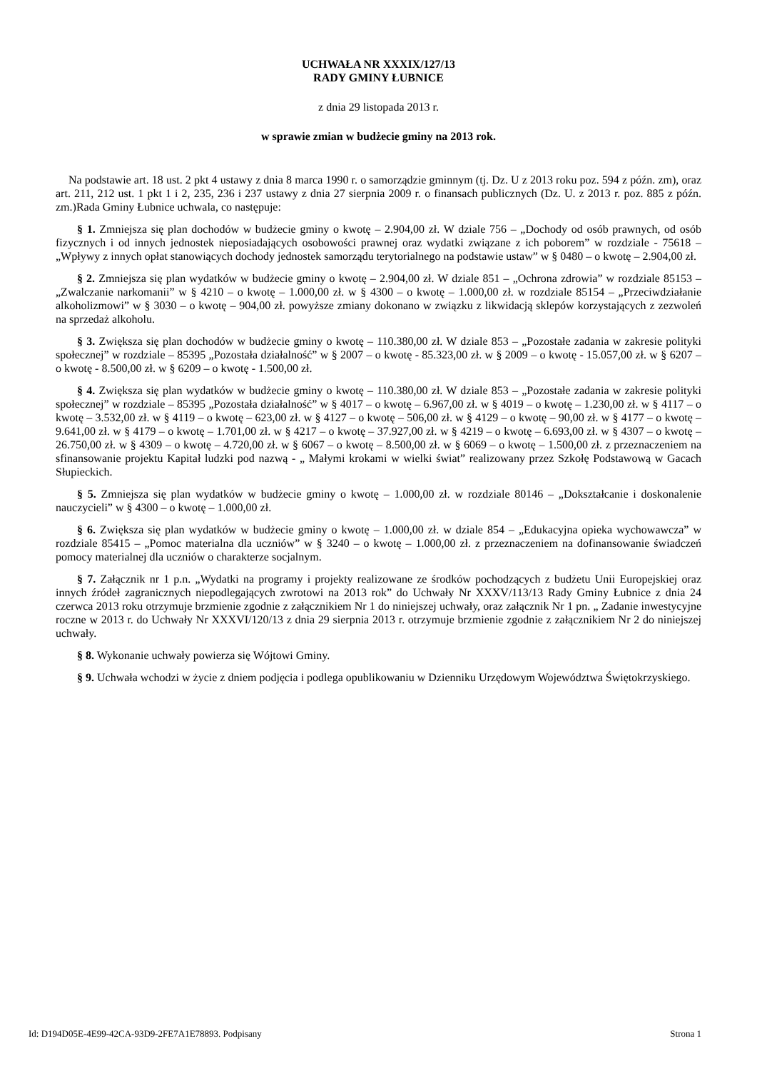UCHWAŁA NR XXXIX/127/13
RADY GMINY ŁUBNICE
z dnia 29 listopada 2013 r.
w sprawie zmian w budżecie gminy na 2013 rok.
Na podstawie art. 18 ust. 2 pkt 4 ustawy z dnia 8 marca 1990 r. o samorządzie gminnym (tj. Dz. U z 2013 roku poz. 594 z późn. zm), oraz art. 211, 212 ust. 1 pkt 1 i 2, 235, 236 i 237 ustawy z dnia 27 sierpnia 2009 r. o finansach publicznych (Dz. U. z 2013 r. poz. 885 z późn. zm.)Rada Gminy Łubnice uchwala, co następuje:
§ 1. Zmniejsza się plan dochodów w budżecie gminy o kwotę – 2.904,00 zł. W dziale 756 – „Dochody od osób prawnych, od osób fizycznych i od innych jednostek nieposiadających osobowości prawnej oraz wydatki związane z ich poborem” w rozdziale - 75618 – „Wpływy z innych opłat stanowiących dochody jednostek samorządu terytorialnego na podstawie ustaw” w § 0480 – o kwotę – 2.904,00 zł.
§ 2. Zmniejsza się plan wydatków w budżecie gminy o kwotę – 2.904,00 zł. W dziale 851 – „Ochrona zdrowia” w rozdziale 85153 – „Zwalczanie narkomanii” w § 4210 – o kwotę – 1.000,00 zł. w § 4300 – o kwotę – 1.000,00 zł. w rozdziale 85154 – „Przeciwdziałanie alkoholizmowi” w § 3030 – o kwotę – 904,00 zł. powyższe zmiany dokonano w związku z likwidacją sklepów korzystających z zezwoleń na sprzedaż alkoholu.
§ 3. Zwiększa się plan dochodów w budżecie gminy o kwotę – 110.380,00 zł. W dziale 853 – „Pozostałe zadania w zakresie polityki społecznej” w rozdziale – 85395 „Pozostała działalność” w § 2007 – o kwotę - 85.323,00 zł. w § 2009 – o kwotę - 15.057,00 zł. w § 6207 – o kwotę - 8.500,00 zł. w § 6209 – o kwotę - 1.500,00 zł.
§ 4. Zwiększa się plan wydatków w budżecie gminy o kwotę – 110.380,00 zł. W dziale 853 – „Pozostałe zadania w zakresie polityki społecznej” w rozdziale – 85395 „Pozostała działalność” w § 4017 – o kwotę – 6.967,00 zł. w § 4019 – o kwotę – 1.230,00 zł. w § 4117 – o kwotę – 3.532,00 zł. w § 4119 – o kwotę – 623,00 zł. w § 4127 – o kwotę – 506,00 zł. w § 4129 – o kwotę – 90,00 zł. w § 4177 – o kwotę – 9.641,00 zł. w § 4179 – o kwotę – 1.701,00 zł. w § 4217 – o kwotę – 37.927,00 zł. w § 4219 – o kwotę – 6.693,00 zł. w § 4307 – o kwotę – 26.750,00 zł. w § 4309 – o kwotę – 4.720,00 zł. w § 6067 – o kwotę – 8.500,00 zł. w § 6069 – o kwotę – 1.500,00 zł. z przeznaczeniem na sfinansowanie projektu Kapitał ludzki pod nazwą - „ Małymi krokami w wielki świat” realizowany przez Szkołę Podstawową w Gacach Słupieckich.
§ 5. Zmniejsza się plan wydatków w budżecie gminy o kwotę – 1.000,00 zł. w rozdziale 80146 – „Dokształcanie i doskonalenie nauczycieli” w § 4300 – o kwotę – 1.000,00 zł.
§ 6. Zwiększa się plan wydatków w budżecie gminy o kwotę – 1.000,00 zł. w dziale 854 – „Edukacyjna opieka wychowawcza” w rozdziale 85415 – „Pomoc materialna dla uczniów” w § 3240 – o kwotę – 1.000,00 zł. z przeznaczeniem na dofinansowanie świadczeń pomocy materialnej dla uczniów o charakterze socjalnym.
§ 7. Załącznik nr 1 p.n. „Wydatki na programy i projekty realizowane ze środków pochodzących z budżetu Unii Europejskiej oraz innych źródeł zagranicznych niepodlegających zwrotowi na 2013 rok” do Uchwały Nr XXXV/113/13 Rady Gminy Łubnice z dnia 24 czerwca 2013 roku otrzymuje brzmienie zgodnie z załącznikiem Nr 1 do niniejszej uchwały, oraz załącznik Nr 1 pn. „ Zadanie inwestycyjne roczne w 2013 r. do Uchwały Nr XXXVI/120/13 z dnia 29 sierpnia 2013 r. otrzymuje brzmienie zgodnie z załącznikiem Nr 2 do niniejszej uchwały.
§ 8. Wykonanie uchwały powierza się Wójtowi Gminy.
§ 9. Uchwała wchodzi w życie z dniem podjęcia i podlega opublikowaniu w Dzienniku Urzędowym Województwa Świętokrzyskiego.
Id: D194D05E-4E99-42CA-93D9-2FE7A1E78893. Podpisany Strona 1